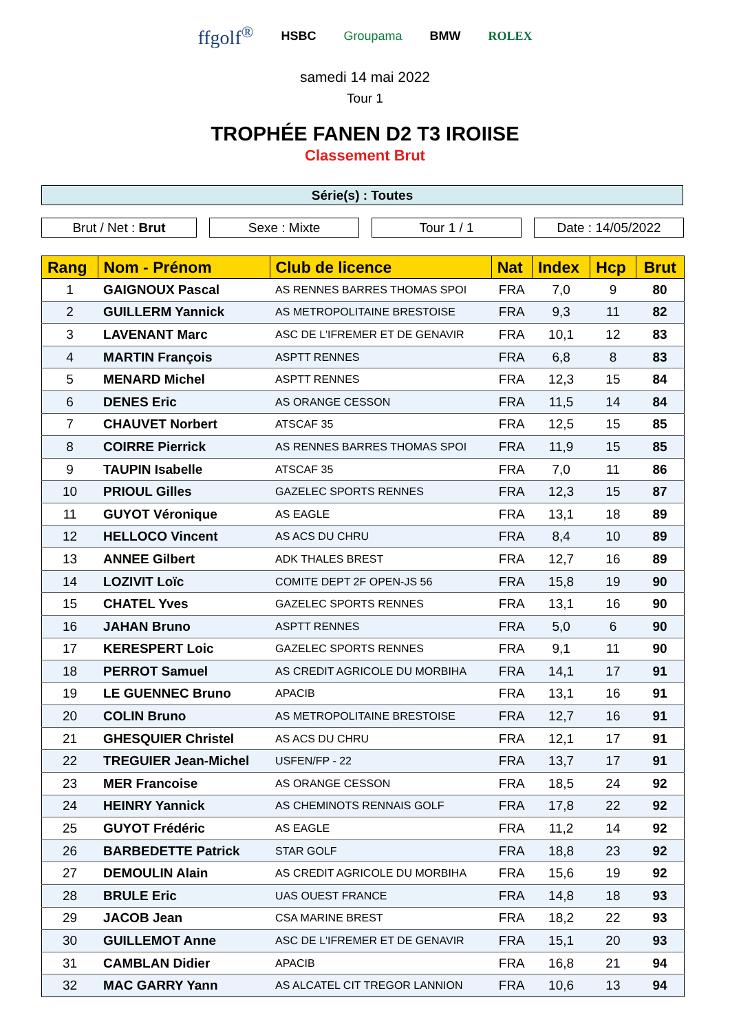ffgolf<sup>®</sup> HSBC Groupama BMW ROLEX
samedi 14 mai 2022
Tour 1
TROPHÉE FANEN D2 T3 IROIISE
Classement Brut
Série(s) : Toutes
Brut / Net : Brut Sexe : Mixte Tour 1 / 1 Date : 14/05/2022
| Rang | Nom - Prénom | Club de licence | Nat | Index | Hcp | Brut |
| --- | --- | --- | --- | --- | --- | --- |
| 1 | GAIGNOUX Pascal | AS RENNES BARRES THOMAS SPOI | FRA | 7,0 | 9 | 80 |
| 2 | GUILLERM Yannick | AS METROPOLITAINE BRESTOISE | FRA | 9,3 | 11 | 82 |
| 3 | LAVENANT Marc | ASC DE L'IFREMER ET DE GENAVIR | FRA | 10,1 | 12 | 83 |
| 4 | MARTIN François | ASPTT RENNES | FRA | 6,8 | 8 | 83 |
| 5 | MENARD Michel | ASPTT RENNES | FRA | 12,3 | 15 | 84 |
| 6 | DENES Eric | AS ORANGE CESSON | FRA | 11,5 | 14 | 84 |
| 7 | CHAUVET Norbert | ATSCAF 35 | FRA | 12,5 | 15 | 85 |
| 8 | COIRRE Pierrick | AS RENNES BARRES THOMAS SPOI | FRA | 11,9 | 15 | 85 |
| 9 | TAUPIN Isabelle | ATSCAF 35 | FRA | 7,0 | 11 | 86 |
| 10 | PRIOUL Gilles | GAZELEC SPORTS RENNES | FRA | 12,3 | 15 | 87 |
| 11 | GUYOT Véronique | AS EAGLE | FRA | 13,1 | 18 | 89 |
| 12 | HELLOCO Vincent | AS ACS DU CHRU | FRA | 8,4 | 10 | 89 |
| 13 | ANNEE Gilbert | ADK THALES BREST | FRA | 12,7 | 16 | 89 |
| 14 | LOZIVIT Loïc | COMITE DEPT 2F OPEN-JS 56 | FRA | 15,8 | 19 | 90 |
| 15 | CHATEL Yves | GAZELEC SPORTS RENNES | FRA | 13,1 | 16 | 90 |
| 16 | JAHAN Bruno | ASPTT RENNES | FRA | 5,0 | 6 | 90 |
| 17 | KERESPERT Loic | GAZELEC SPORTS RENNES | FRA | 9,1 | 11 | 90 |
| 18 | PERROT Samuel | AS CREDIT AGRICOLE DU MORBIHA | FRA | 14,1 | 17 | 91 |
| 19 | LE GUENNEC Bruno | APACIB | FRA | 13,1 | 16 | 91 |
| 20 | COLIN Bruno | AS METROPOLITAINE BRESTOISE | FRA | 12,7 | 16 | 91 |
| 21 | GHESQUIER Christel | AS ACS DU CHRU | FRA | 12,1 | 17 | 91 |
| 22 | TREGUIER Jean-Michel | USFEN/FP - 22 | FRA | 13,7 | 17 | 91 |
| 23 | MER Francoise | AS ORANGE CESSON | FRA | 18,5 | 24 | 92 |
| 24 | HEINRY Yannick | AS CHEMINOTS RENNAIS GOLF | FRA | 17,8 | 22 | 92 |
| 25 | GUYOT Frédéric | AS EAGLE | FRA | 11,2 | 14 | 92 |
| 26 | BARBEDETTE Patrick | STAR GOLF | FRA | 18,8 | 23 | 92 |
| 27 | DEMOULIN Alain | AS CREDIT AGRICOLE DU MORBIHA | FRA | 15,6 | 19 | 92 |
| 28 | BRULE Eric | UAS OUEST FRANCE | FRA | 14,8 | 18 | 93 |
| 29 | JACOB Jean | CSA MARINE BREST | FRA | 18,2 | 22 | 93 |
| 30 | GUILLEMOT Anne | ASC DE L'IFREMER ET DE GENAVIR | FRA | 15,1 | 20 | 93 |
| 31 | CAMBLAN Didier | APACIB | FRA | 16,8 | 21 | 94 |
| 32 | MAC GARRY Yann | AS ALCATEL CIT TREGOR LANNION | FRA | 10,6 | 13 | 94 |